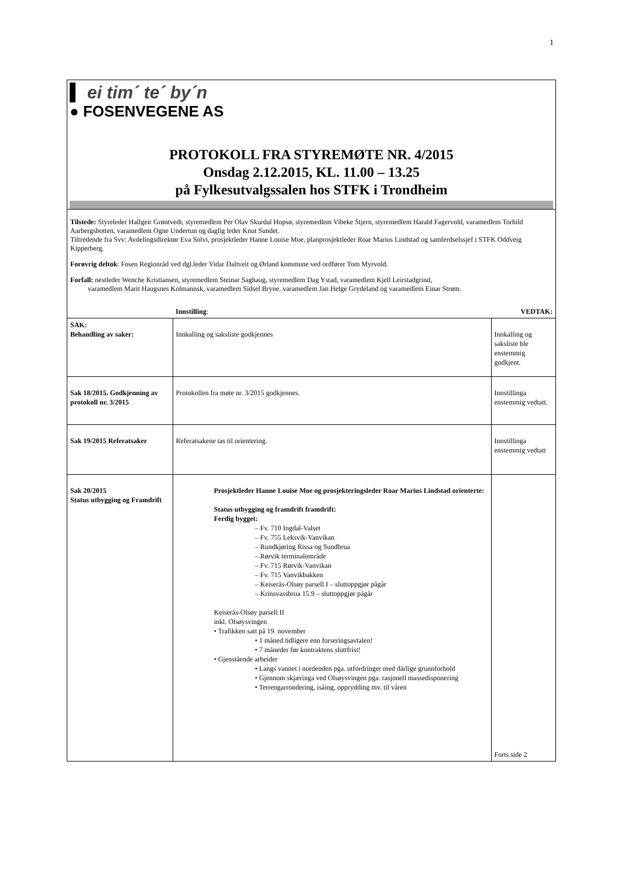1
ei tim´ te´ by´n
● FOSENVEGENE AS
PROTOKOLL FRA STYREMØTE NR. 4/2015
Onsdag 2.12.2015, KL. 11.00 – 13.25
på Fylkesutvalgssalen hos STFK i Trondheim
Tilstede: Styreleder Hallgeir Grøntvedt, styremedlem Per Olav Skurdal Hopsø, styremedlem Vibeke Stjern, styremedlem Harald Fagervold, varamedlem Torhild Aarbergsbotten, varamedlem Ogne Undertun og daglig leder Knut Sundet.
Tiltredende fra Svv: Avdelingsdirektør Eva Solvi, prosjektleder Hanne Louise Moe, planprosjektleder Roar Marius Lindstad og samferdselssjef i STFK Oddveig Kipperberg.
Forøvrig deltok: Fosen Regionråd ved dgl.leder Vidar Daltveit og Ørland kommune ved ordfører Tom Myrvold.
Forfall: nestleder Wenche Kristiansen, styremedlem Steinar Saghaug, styremedlem Dag Ystad, varamedlem Kjell Leirstadgrind,
varamedlem Marit Haugsnes Kolmannsk, varamedlem Sidsel Bryne, varamedlem Jan Helge Grydeland og varamedlem Einar Strøm.
| | Innstilling : | VEDTAK: |
| SAK: Behandling av saker: | Innkalling og saksliste godkjennes | Innkalling og saksliste ble enstemmig godkjent. |
| Sak 18/2015. Godkjenning av protokoll nr. 3/2015 | Protokollen fra møte nr. 3/2015 godkjennes. | Innstillinga enstemmig vedtatt. |
| Sak 19/2015 Referatsaker | Referatsakene tas til orientering. | Innstillinga enstemmig vedtatt |
| Sak 20/2015 Status utbygging og Framdrift | Prosjektleder Hanne Louise Moe og prosjekteringsleder Roar Marius Lindstad orienterte: Status utbygging og framdrift framdrift: Ferdig bygget: – Fv. 710 Ingdal-Valset – Fv. 755 Leksvik-Vanvikan – Rundkjøring Rissa og Sundbrua – Rørvik terminalområde – Fv. 715 Rørvik-Vanvikan – Fv. 715 Vanvikbakken – Keiserås-Olsøy parsell I – sluttoppgjør pågår – Krinsvassbrua 15.9 – sluttoppgjør pågår Keiserås-Olsøy parsell II inkl. Olsøysvingen • Trafikken satt på 19. november • 1 måned tidligere enn forseringsavtalen! • 7 måneder før kontraktens sluttfrist! • Gjenstående arbeider • Langs vannet i nordenden pga. utfordringer med dårlige grunnforhold • Gjennom skjæringa ved Olsøysvingen pga. rasjonell massedisponering • Terrengarrondering, isåing, opprydding mv. til våren | Forts side 2 |